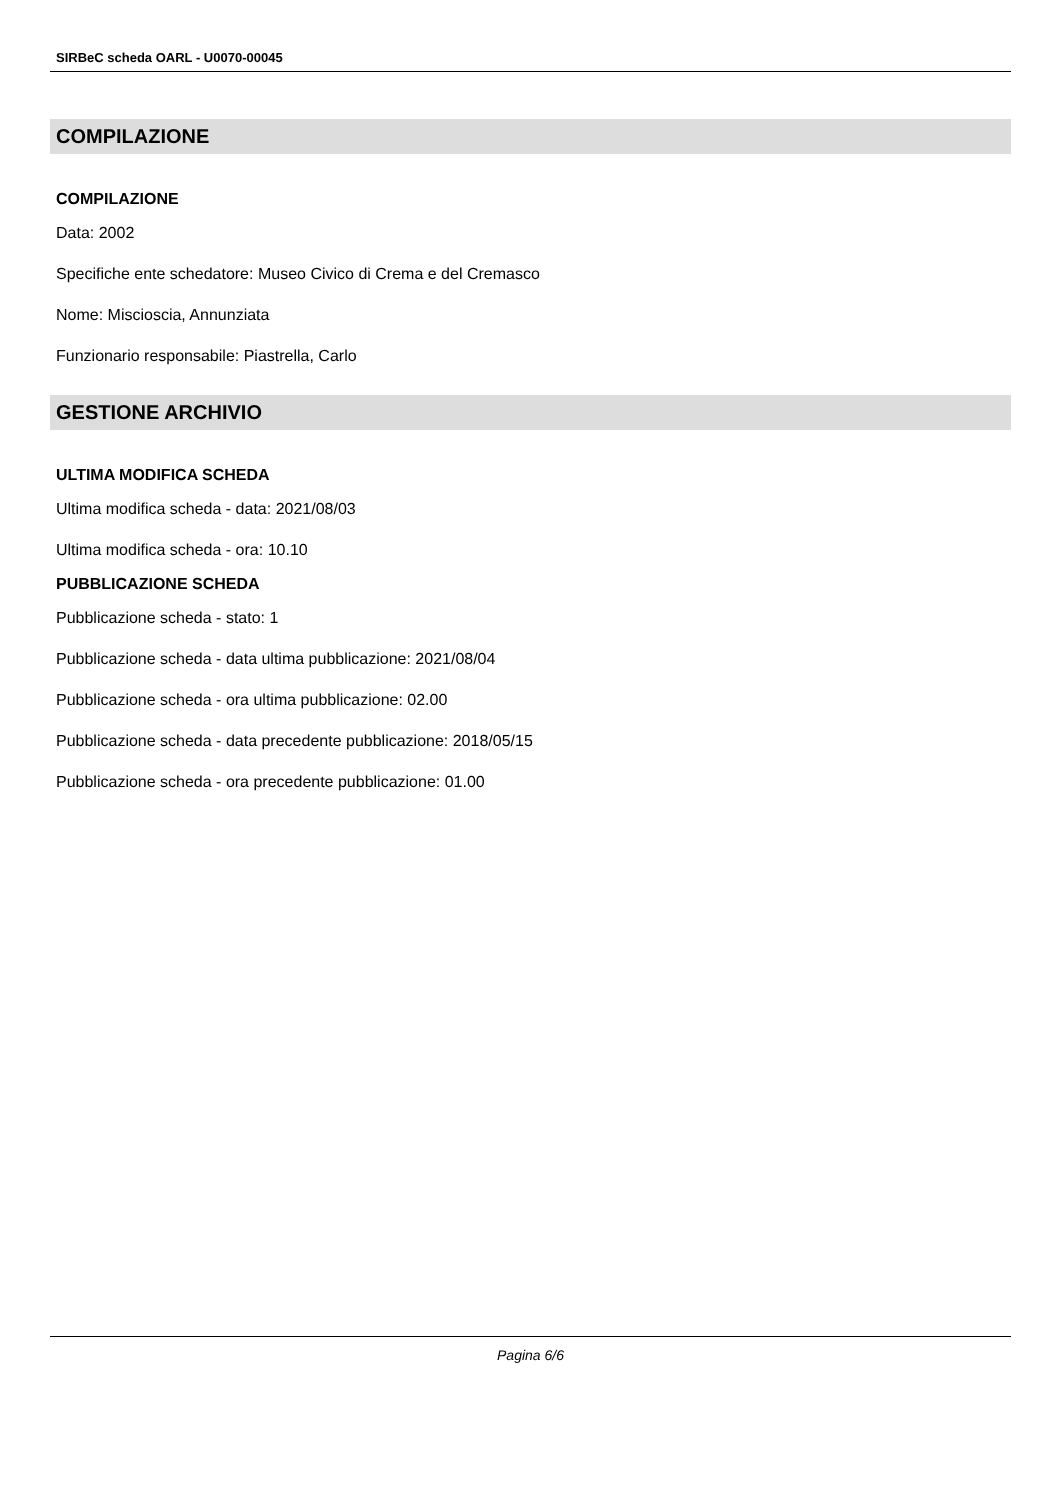SIRBeC scheda OARL - U0070-00045
COMPILAZIONE
COMPILAZIONE
Data: 2002
Specifiche ente schedatore: Museo Civico di Crema e del Cremasco
Nome: Miscioscia, Annunziata
Funzionario responsabile: Piastrella, Carlo
GESTIONE ARCHIVIO
ULTIMA MODIFICA SCHEDA
Ultima modifica scheda - data: 2021/08/03
Ultima modifica scheda - ora: 10.10
PUBBLICAZIONE SCHEDA
Pubblicazione scheda - stato: 1
Pubblicazione scheda - data ultima pubblicazione: 2021/08/04
Pubblicazione scheda - ora ultima pubblicazione: 02.00
Pubblicazione scheda - data precedente pubblicazione: 2018/05/15
Pubblicazione scheda - ora precedente pubblicazione: 01.00
Pagina 6/6